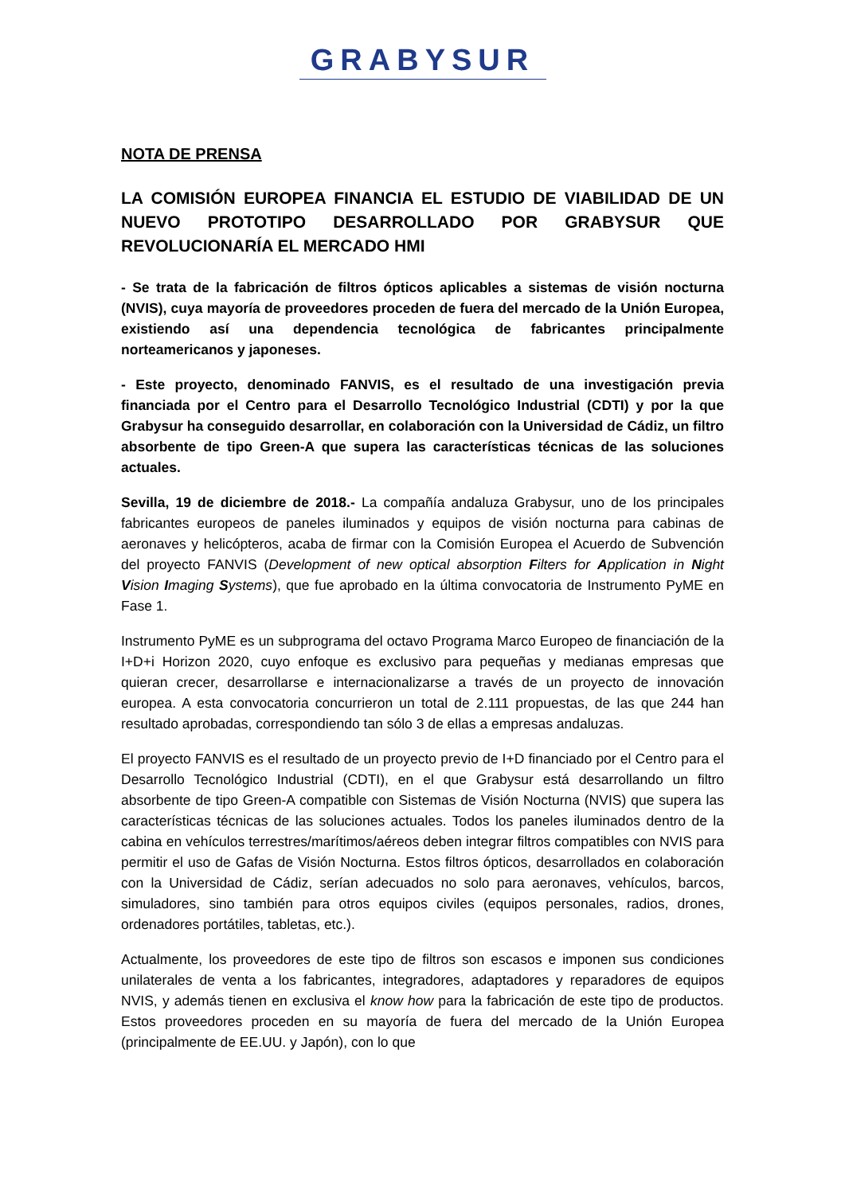GRABYSUR
NOTA DE PRENSA
LA COMISIÓN EUROPEA FINANCIA EL ESTUDIO DE VIABILIDAD DE UN NUEVO PROTOTIPO DESARROLLADO POR GRABYSUR QUE REVOLUCIONARÍA EL MERCADO HMI
- Se trata de la fabricación de filtros ópticos aplicables a sistemas de visión nocturna (NVIS), cuya mayoría de proveedores proceden de fuera del mercado de la Unión Europea, existiendo así una dependencia tecnológica de fabricantes principalmente norteamericanos y japoneses.
- Este proyecto, denominado FANVIS, es el resultado de una investigación previa financiada por el Centro para el Desarrollo Tecnológico Industrial (CDTI) y por la que Grabysur ha conseguido desarrollar, en colaboración con la Universidad de Cádiz, un filtro absorbente de tipo Green-A que supera las características técnicas de las soluciones actuales.
Sevilla, 19 de diciembre de 2018.- La compañía andaluza Grabysur, uno de los principales fabricantes europeos de paneles iluminados y equipos de visión nocturna para cabinas de aeronaves y helicópteros, acaba de firmar con la Comisión Europea el Acuerdo de Subvención del proyecto FANVIS (Development of new optical absorption Filters for Application in Night Vision Imaging Systems), que fue aprobado en la última convocatoria de Instrumento PyME en Fase 1.
Instrumento PyME es un subprograma del octavo Programa Marco Europeo de financiación de la I+D+i Horizon 2020, cuyo enfoque es exclusivo para pequeñas y medianas empresas que quieran crecer, desarrollarse e internacionalizarse a través de un proyecto de innovación europea. A esta convocatoria concurrieron un total de 2.111 propuestas, de las que 244 han resultado aprobadas, correspondiendo tan sólo 3 de ellas a empresas andaluzas.
El proyecto FANVIS es el resultado de un proyecto previo de I+D financiado por el Centro para el Desarrollo Tecnológico Industrial (CDTI), en el que Grabysur está desarrollando un filtro absorbente de tipo Green-A compatible con Sistemas de Visión Nocturna (NVIS) que supera las características técnicas de las soluciones actuales. Todos los paneles iluminados dentro de la cabina en vehículos terrestres/marítimos/aéreos deben integrar filtros compatibles con NVIS para permitir el uso de Gafas de Visión Nocturna. Estos filtros ópticos, desarrollados en colaboración con la Universidad de Cádiz, serían adecuados no solo para aeronaves, vehículos, barcos, simuladores, sino también para otros equipos civiles (equipos personales, radios, drones, ordenadores portátiles, tabletas, etc.).
Actualmente, los proveedores de este tipo de filtros son escasos e imponen sus condiciones unilaterales de venta a los fabricantes, integradores, adaptadores y reparadores de equipos NVIS, y además tienen en exclusiva el know how para la fabricación de este tipo de productos. Estos proveedores proceden en su mayoría de fuera del mercado de la Unión Europea (principalmente de EE.UU. y Japón), con lo que